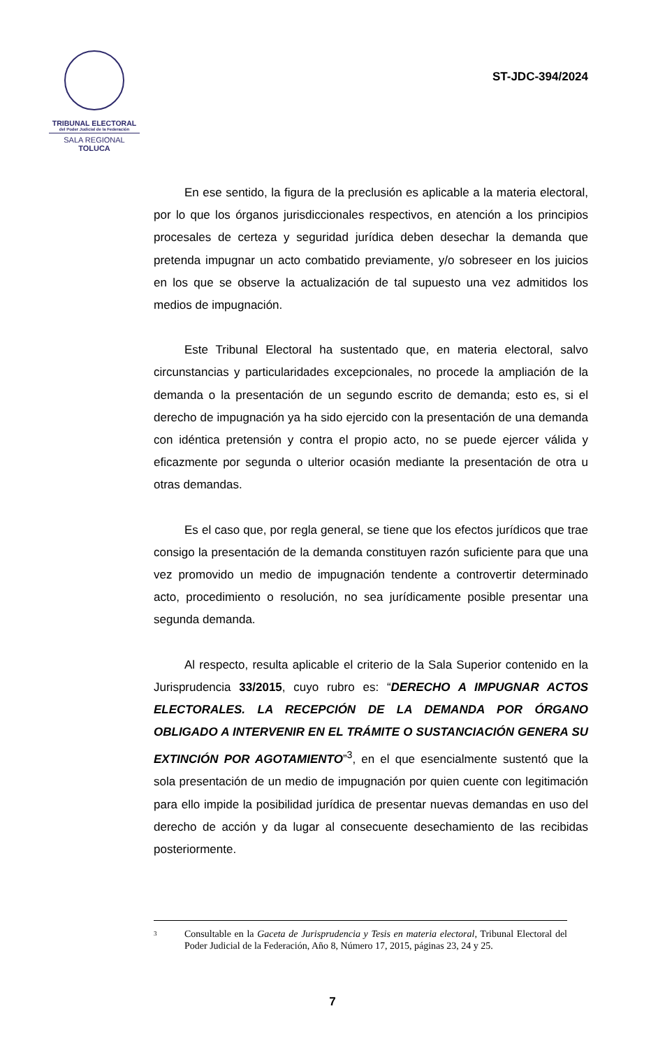TRIBUNAL ELECTORAL
del Poder Judicial de la Federación
SALA REGIONAL
TOLUCA
ST-JDC-394/2024
En ese sentido, la figura de la preclusión es aplicable a la materia electoral, por lo que los órganos jurisdiccionales respectivos, en atención a los principios procesales de certeza y seguridad jurídica deben desechar la demanda que pretenda impugnar un acto combatido previamente, y/o sobreseer en los juicios en los que se observe la actualización de tal supuesto una vez admitidos los medios de impugnación.
Este Tribunal Electoral ha sustentado que, en materia electoral, salvo circunstancias y particularidades excepcionales, no procede la ampliación de la demanda o la presentación de un segundo escrito de demanda; esto es, si el derecho de impugnación ya ha sido ejercido con la presentación de una demanda con idéntica pretensión y contra el propio acto, no se puede ejercer válida y eficazmente por segunda o ulterior ocasión mediante la presentación de otra u otras demandas.
Es el caso que, por regla general, se tiene que los efectos jurídicos que trae consigo la presentación de la demanda constituyen razón suficiente para que una vez promovido un medio de impugnación tendente a controvertir determinado acto, procedimiento o resolución, no sea jurídicamente posible presentar una segunda demanda.
Al respecto, resulta aplicable el criterio de la Sala Superior contenido en la Jurisprudencia 33/2015, cuyo rubro es: “DERECHO A IMPUGNAR ACTOS ELECTORALES. LA RECEPCIÓN DE LA DEMANDA POR ÓRGANO OBLIGADO A INTERVENIR EN EL TRÁMITE O SUSTANCIACIÓN GENERA SU EXTINCIÓN POR AGOTAMIENTO”<sup>3</sup>, en el que esencialmente sustentó que la sola presentación de un medio de impugnación por quien cuente con legitimación para ello impide la posibilidad jurídica de presentar nuevas demandas en uso del derecho de acción y da lugar al consecuente desechamiento de las recibidas posteriormente.
3 Consultable en la Gaceta de Jurisprudencia y Tesis en materia electoral, Tribunal Electoral del Poder Judicial de la Federación, Año 8, Número 17, 2015, páginas 23, 24 y 25.
7